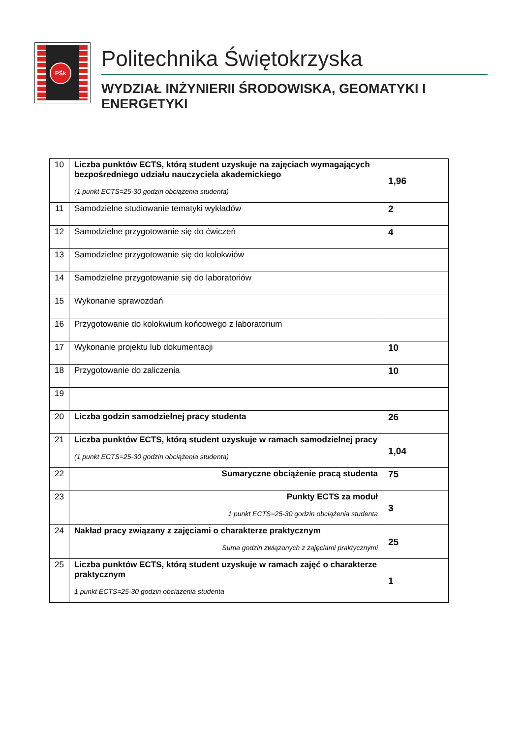PŚk
Politechnika Świętokrzyska
WYDZIAŁ INŻYNIERII ŚRODOWISKA, GEOMATYKI I ENERGETYKI
| 10 | Liczba punktów ECTS, którą student uzyskuje na zajęciach wymagających bezpośredniego udziału nauczyciela akademickiego (1 punkt ECTS=25-30 godzin obciążenia studenta) | 1,96 |
| 11 | Samodzielne studiowanie tematyki wykładów | 2 |
| 12 | Samodzielne przygotowanie się do ćwiczeń | 4 |
| 13 | Samodzielne przygotowanie się do kolokwiów | |
| 14 | Samodzielne przygotowanie się do laboratoriów | |
| 15 | Wykonanie sprawozdań | |
| 16 | Przygotowanie do kolokwium końcowego z laboratorium | |
| 17 | Wykonanie projektu lub dokumentacji | 10 |
| 18 | Przygotowanie do zaliczenia | 10 |
| 19 | | |
| 20 | Liczba godzin samodzielnej pracy studenta | 26 |
| 21 | Liczba punktów ECTS, którą student uzyskuje w ramach samodzielnej pracy (1 punkt ECTS=25-30 godzin obciążenia studenta) | 1,04 |
| 22 | Sumaryczne obciążenie pracą studenta | 75 |
| 23 | Punkty ECTS za moduł 1 punkt ECTS=25-30 godzin obciążenia studenta | 3 |
| 24 | Nakład pracy związany z zajęciami o charakterze praktycznym Suma godzin związanych z zajęciami praktycznymi | 25 |
| 25 | Liczba punktów ECTS, którą student uzyskuje w ramach zajęć o charakterze praktycznym 1 punkt ECTS=25-30 godzin obciążenia studenta | 1 |